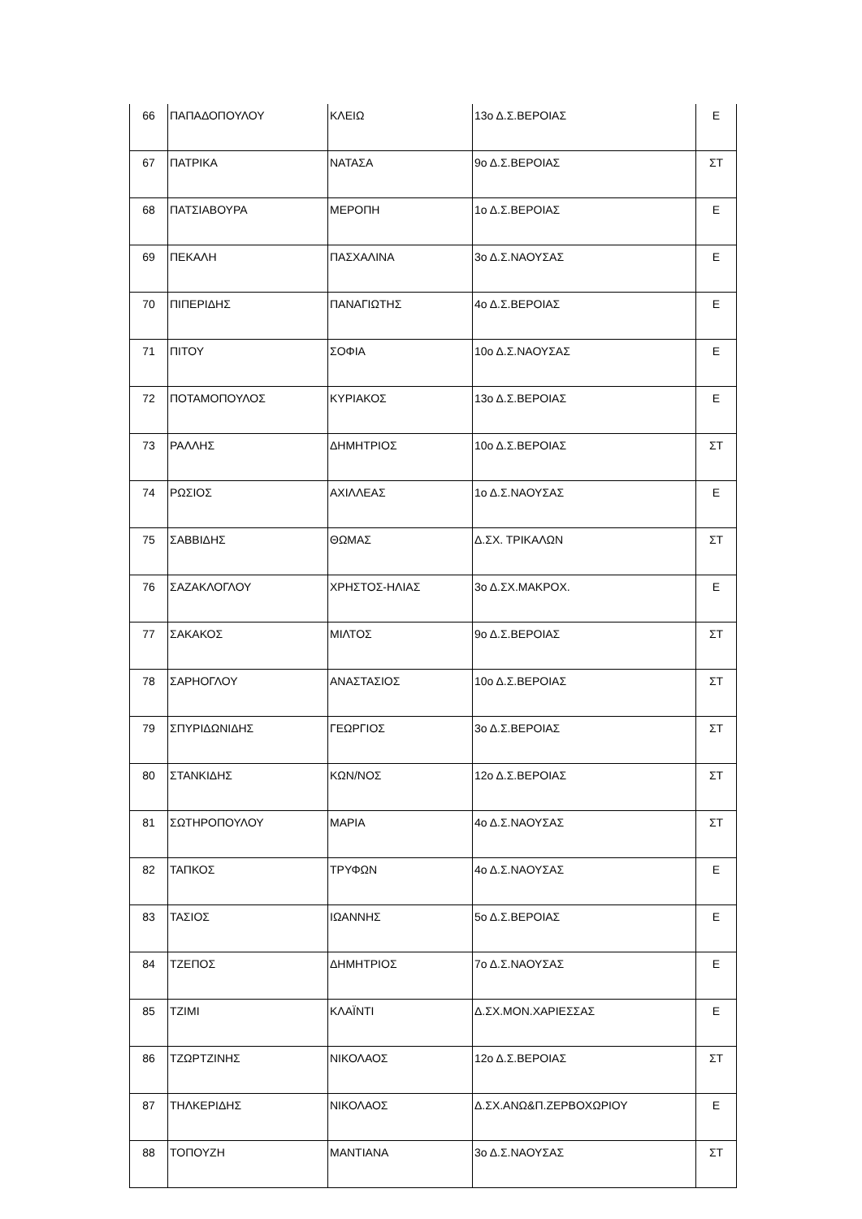| 66 | ΠΑΠΑΔΟΠΟΥΛΟΥ | ΚΛΕΙΩ | 13ο Δ.Σ.ΒΕΡΟΙΑΣ | Ε |
| 67 | ΠΑΤΡΙΚΑ | ΝΑΤΑΣΑ | 9ο Δ.Σ.ΒΕΡΟΙΑΣ | ΣΤ |
| 68 | ΠΑΤΣΙΑΒΟΥΡΑ | ΜΕΡΟΠΗ | 1ο Δ.Σ.ΒΕΡΟΙΑΣ | Ε |
| 69 | ΠΕΚΑΛΗ | ΠΑΣΧΑΛΙΝΑ | 3ο Δ.Σ.ΝΑΟΥΣΑΣ | Ε |
| 70 | ΠΙΠΕΡΙΔΗΣ | ΠΑΝΑΓΙΩΤΗΣ | 4ο Δ.Σ.ΒΕΡΟΙΑΣ | Ε |
| 71 | ΠΙΤΟΥ | ΣΟΦΙΑ | 10ο Δ.Σ.ΝΑΟΥΣΑΣ | Ε |
| 72 | ΠΟΤΑΜΟΠΟΥΛΟΣ | ΚΥΡΙΑΚΟΣ | 13ο Δ.Σ.ΒΕΡΟΙΑΣ | Ε |
| 73 | ΡΑΛΛΗΣ | ΔΗΜΗΤΡΙΟΣ | 10ο Δ.Σ.ΒΕΡΟΙΑΣ | ΣΤ |
| 74 | ΡΩΣΙΟΣ | ΑΧΙΛΛΕΑΣ | 1ο Δ.Σ.ΝΑΟΥΣΑΣ | Ε |
| 75 | ΣΑΒΒΙΔΗΣ | ΘΩΜΑΣ | Δ.ΣΧ. ΤΡΙΚΑΛΩΝ | ΣΤ |
| 76 | ΣΑΖΑΚΛΟΓΛΟΥ | ΧΡΗΣΤΟΣ-ΗΛΙΑΣ | 3ο Δ.ΣΧ.ΜΑΚΡΟΧ. | Ε |
| 77 | ΣΑΚΑΚΟΣ | ΜΙΛΤΟΣ | 9ο Δ.Σ.ΒΕΡΟΙΑΣ | ΣΤ |
| 78 | ΣΑΡΗΟΓΛΟΥ | ΑΝΑΣΤΑΣΙΟΣ | 10ο Δ.Σ.ΒΕΡΟΙΑΣ | ΣΤ |
| 79 | ΣΠΥΡΙΔΩΝΙΔΗΣ | ΓΕΩΡΓΙΟΣ | 3ο Δ.Σ.ΒΕΡΟΙΑΣ | ΣΤ |
| 80 | ΣΤΑΝΚΙΔΗΣ | ΚΩΝ/ΝΟΣ | 12ο Δ.Σ.ΒΕΡΟΙΑΣ | ΣΤ |
| 81 | ΣΩΤΗΡΟΠΟΥΛΟΥ | ΜΑΡΙΑ | 4ο Δ.Σ.ΝΑΟΥΣΑΣ | ΣΤ |
| 82 | ΤΑΠΚΟΣ | ΤΡΥΦΩΝ | 4ο Δ.Σ.ΝΑΟΥΣΑΣ | Ε |
| 83 | ΤΑΣΙΟΣ | ΙΩΑΝΝΗΣ | 5ο Δ.Σ.ΒΕΡΟΙΑΣ | Ε |
| 84 | ΤΖΕΠΟΣ | ΔΗΜΗΤΡΙΟΣ | 7ο Δ.Σ.ΝΑΟΥΣΑΣ | Ε |
| 85 | ΤΖΙΜΙ | ΚΛΑΪΝΤΙ | Δ.ΣΧ.ΜΟΝ.ΧΑΡΙΕΣΣΑΣ | Ε |
| 86 | ΤΖΩΡΤΖΙΝΗΣ | ΝΙΚΟΛΑΟΣ | 12ο Δ.Σ.ΒΕΡΟΙΑΣ | ΣΤ |
| 87 | ΤΗΛΚΕΡΙΔΗΣ | ΝΙΚΟΛΑΟΣ | Δ.ΣΧ.ΑΝΩ&Π.ΖΕΡΒΟΧΩΡΙΟΥ | Ε |
| 88 | ΤΟΠΟΥΖΗ | ΜΑΝΤΙΑΝΑ | 3ο Δ.Σ.ΝΑΟΥΣΑΣ | ΣΤ |